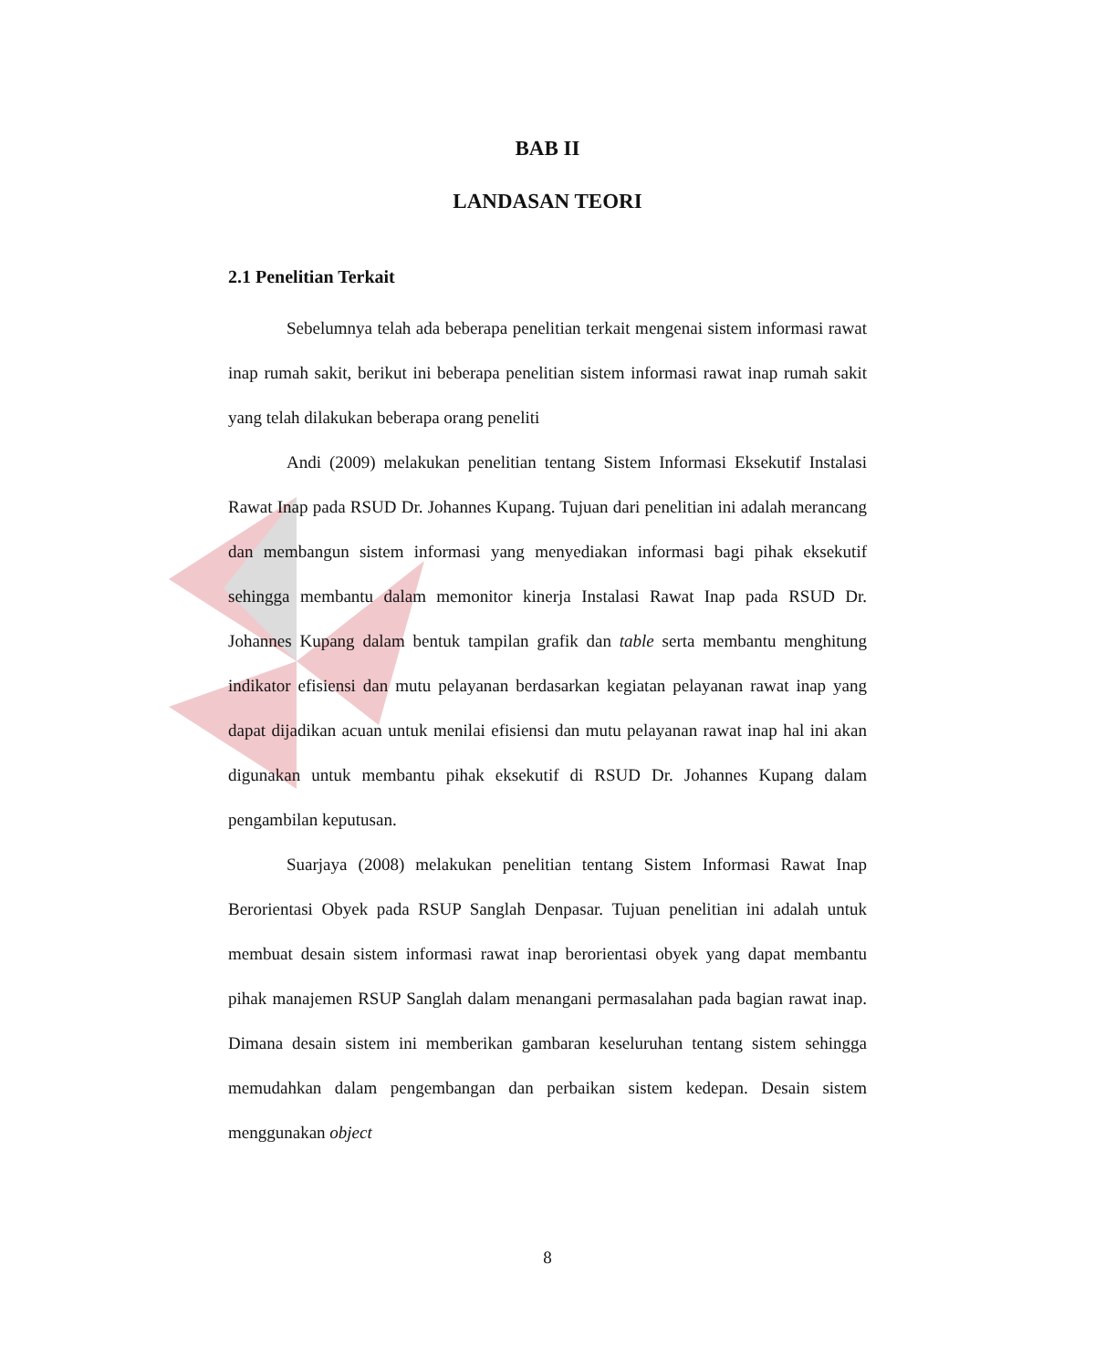BAB II
LANDASAN TEORI
2.1 Penelitian Terkait
Sebelumnya telah ada beberapa penelitian terkait mengenai sistem informasi rawat inap rumah sakit, berikut ini beberapa penelitian sistem informasi rawat inap rumah sakit yang telah dilakukan beberapa orang peneliti
Andi (2009) melakukan penelitian tentang Sistem Informasi Eksekutif Instalasi Rawat Inap pada RSUD Dr. Johannes Kupang. Tujuan dari penelitian ini adalah merancang dan membangun sistem informasi yang menyediakan informasi bagi pihak eksekutif sehingga membantu dalam memonitor kinerja Instalasi Rawat Inap pada RSUD Dr. Johannes Kupang dalam bentuk tampilan grafik dan table serta membantu menghitung indikator efisiensi dan mutu pelayanan berdasarkan kegiatan pelayanan rawat inap yang dapat dijadikan acuan untuk menilai efisiensi dan mutu pelayanan rawat inap hal ini akan digunakan untuk membantu pihak eksekutif di RSUD Dr. Johannes Kupang dalam pengambilan keputusan.
Suarjaya (2008) melakukan penelitian tentang Sistem Informasi Rawat Inap Berorientasi Obyek pada RSUP Sanglah Denpasar. Tujuan penelitian ini adalah untuk membuat desain sistem informasi rawat inap berorientasi obyek yang dapat membantu pihak manajemen RSUP Sanglah dalam menangani permasalahan pada bagian rawat inap. Dimana desain sistem ini memberikan gambaran keseluruhan tentang sistem sehingga memudahkan dalam pengembangan dan perbaikan sistem kedepan. Desain sistem menggunakan object
8